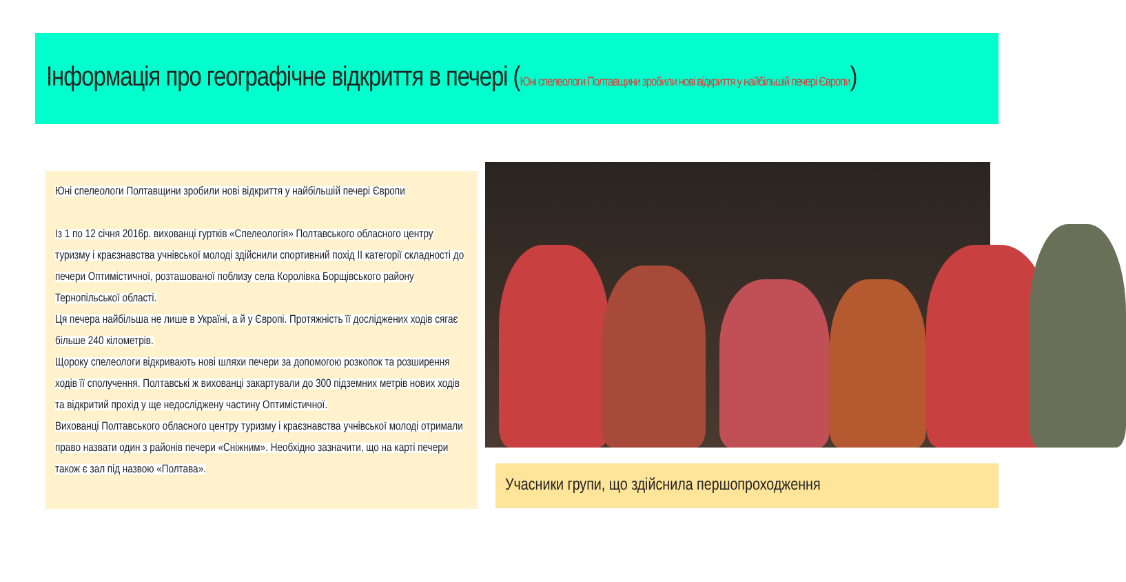Інформація про географічне відкриття в печері (Юні спелеологи Полтавщини зробили нові відкриття у найбільшій печері Європи)
Юні спелеологи Полтавщини зробили нові відкриття у найбільшій печері Європи
Із 1 по 12 січня 2016р. вихованці гуртків «Спелеологія» Полтавського обласного центру туризму і краєзнавства учнівської молоді здійснили спортивний похід ІІ категорії складності до печери Оптимістичної, розташованої поблизу села Королівка Борщівського району Тернопільської області.
Ця печера найбільша не лише в Україні, а й у Європі. Протяжність її досліджених ходів сягає більше 240 кілометрів.
Щороку спелеологи відкривають нові шляхи печери за допомогою розкопок та розширення ходів її сполучення. Полтавські ж вихованці закартували до 300 підземних метрів нових ходів та відкритий прохід у ще недосліджену частину Оптимістичної.
Вихованці Полтавського обласного центру туризму і краєзнавства учнівської молоді отримали право назвати один з районів печери «Сніжним». Необхідно зазначити, що на карті печери також є зал під назвою «Полтава».
Учасники групи, що здійснила першопроходження